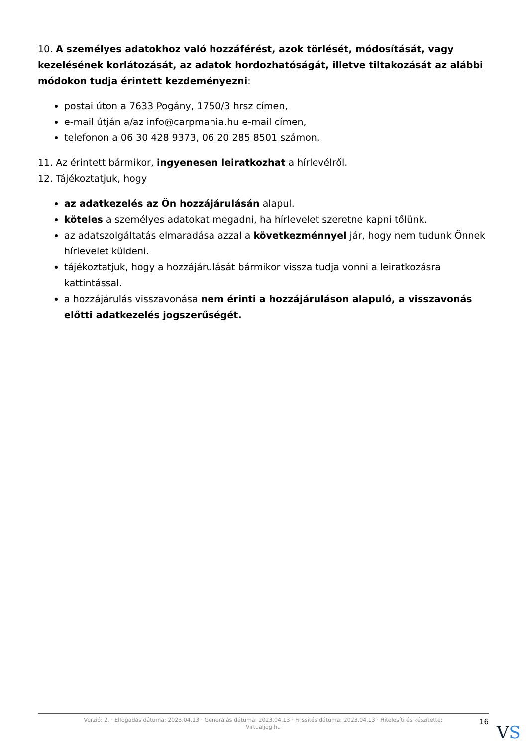10. A személyes adatokhoz való hozzáférést, azok törlését, módosítását, vagy kezelésének korlátozását, az adatok hordozhatóságát, illetve tiltakozását az alábbi módokon tudja érintett kezdeményezni:
postai úton a 7633 Pogány, 1750/3 hrsz címen,
e-mail útján a/az info@carpmania.hu e-mail címen,
telefonon a 06 30 428 9373, 06 20 285 8501 számon.
11. Az érintett bármikor, ingyenesen leiratkozhat a hírlevélről.
12. Tájékoztatjuk, hogy
az adatkezelés az Ön hozzájárulásán alapul.
köteles a személyes adatokat megadni, ha hírlevelet szeretne kapni tőlünk.
az adatszolgáltatás elmaradása azzal a következménnyel jár, hogy nem tudunk Önnek hírlevelet küldeni.
tájékoztatjuk, hogy a hozzájárulását bármikor vissza tudja vonni a leiratkozásra kattintással.
a hozzájárulás visszavonása nem érinti a hozzájáruláson alapuló, a visszavonás előtti adatkezelés jogszerűségét.
Verzió: 2. · Elfogadás dátuma: 2023.04.13 · Generálás dátuma: 2023.04.13 · Frissítés dátuma: 2023.04.13 · Hitelesíti és készítette:
Virtualjog.hu
16
VS